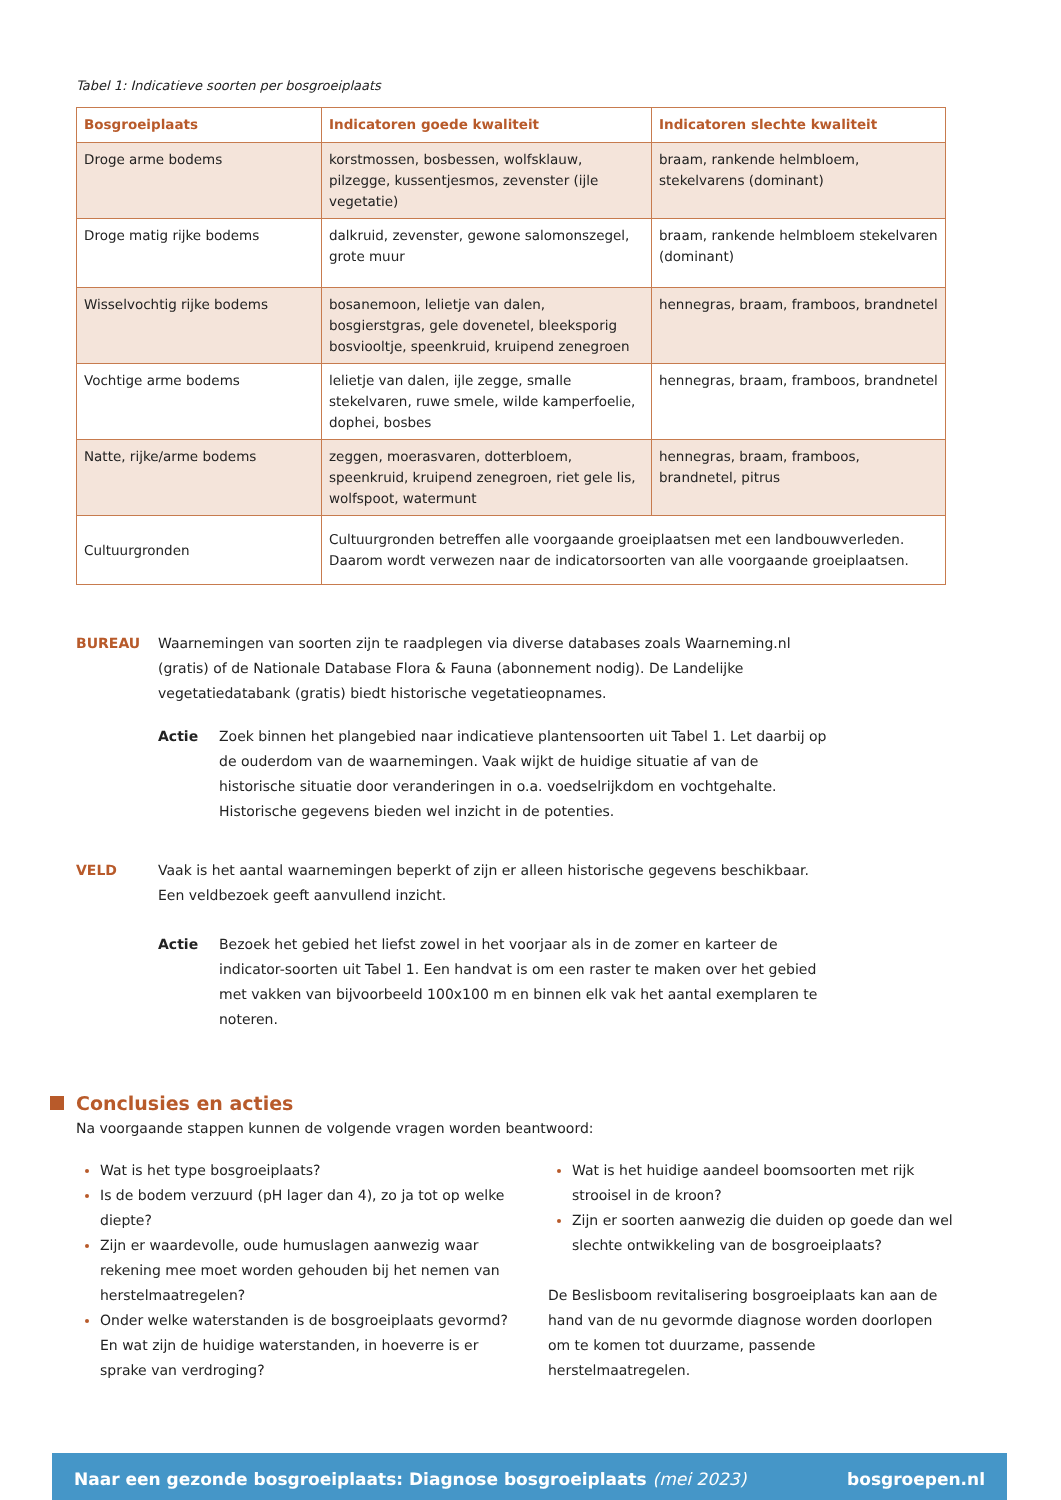Tabel 1: Indicatieve soorten per bosgroeiplaats
| Bosgroeiplaats | Indicatoren goede kwaliteit | Indicatoren slechte kwaliteit |
| --- | --- | --- |
| Droge arme bodems | korstmossen, bosbessen, wolfsklauw, pilzegge, kussentjesmos, zevenster (ijle vegetatie) | braam, rankende helmbloem, stekelvarens (dominant) |
| Droge matig rijke bodems | dalkruid, zevenster, gewone salomonszegel, grote muur | braam, rankende helmbloem stekelvaren (dominant) |
| Wisselvochtig rijke bodems | bosanemoon, lelietje van dalen, bosgierstgras, gele dovenetel, bleeksporig bosviooltje, speenkruid, kruipend zenegroen | hennegras, braam, framboos, brandnetel |
| Vochtige arme bodems | lelietje van dalen, ijle zegge, smalle stekelvaren, ruwe smele, wilde kamperfoelie, dophei, bosbes | hennegras, braam, framboos, brandnetel |
| Natte, rijke/arme bodems | zeggen, moerasvaren, dotterbloem, speenkruid, kruipend zenegroen, riet gele lis, wolfspoot, watermunt | hennegras, braam, framboos, brandnetel, pitrus |
| Cultuurgronden | Cultuurgronden betreffen alle voorgaande groeiplaatsen met een landbouwverleden. Daarom wordt verwezen naar de indicatorsoorten van alle voorgaande groeiplaatsen. | |
BUREAU Waarnemingen van soorten zijn te raadplegen via diverse databases zoals Waarneming.nl (gratis) of de Nationale Database Flora & Fauna (abonnement nodig). De Landelijke vegetatiedatabank (gratis) biedt historische vegetatieopnames.
Actie Zoek binnen het plangebied naar indicatieve plantensoorten uit Tabel 1. Let daarbij op de ouderdom van de waarnemingen. Vaak wijkt de huidige situatie af van de historische situatie door veranderingen in o.a. voedselrijkdom en vochtgehalte. Historische gegevens bieden wel inzicht in de potenties.
VELD Vaak is het aantal waarnemingen beperkt of zijn er alleen historische gegevens beschikbaar. Een veldbezoek geeft aanvullend inzicht.
Actie Bezoek het gebied het liefst zowel in het voorjaar als in de zomer en karteer de indicator-soorten uit Tabel 1. Een handvat is om een raster te maken over het gebied met vakken van bijvoorbeeld 100x100 m en binnen elk vak het aantal exemplaren te noteren.
Conclusies en acties
Na voorgaande stappen kunnen de volgende vragen worden beantwoord:
Wat is het type bosgroeiplaats?
Is de bodem verzuurd (pH lager dan 4), zo ja tot op welke diepte?
Zijn er waardevolle, oude humuslagen aanwezig waar rekening mee moet worden gehouden bij het nemen van herstelmaatregelen?
Onder welke waterstanden is de bosgroeiplaats gevormd? En wat zijn de huidige waterstanden, in hoeverre is er sprake van verdroging?
Wat is het huidige aandeel boomsoorten met rijk strooisel in de kroon?
Zijn er soorten aanwezig die duiden op goede dan wel slechte ontwikkeling van de bosgroeiplaats?
De Beslisboom revitalisering bosgroeiplaats kan aan de hand van de nu gevormde diagnose worden doorlopen om te komen tot duurzame, passende herstelmaatregelen.
Naar een gezonde bosgroeiplaats: Diagnose bosgroeiplaats (mei 2023)
bosgroepen.nl